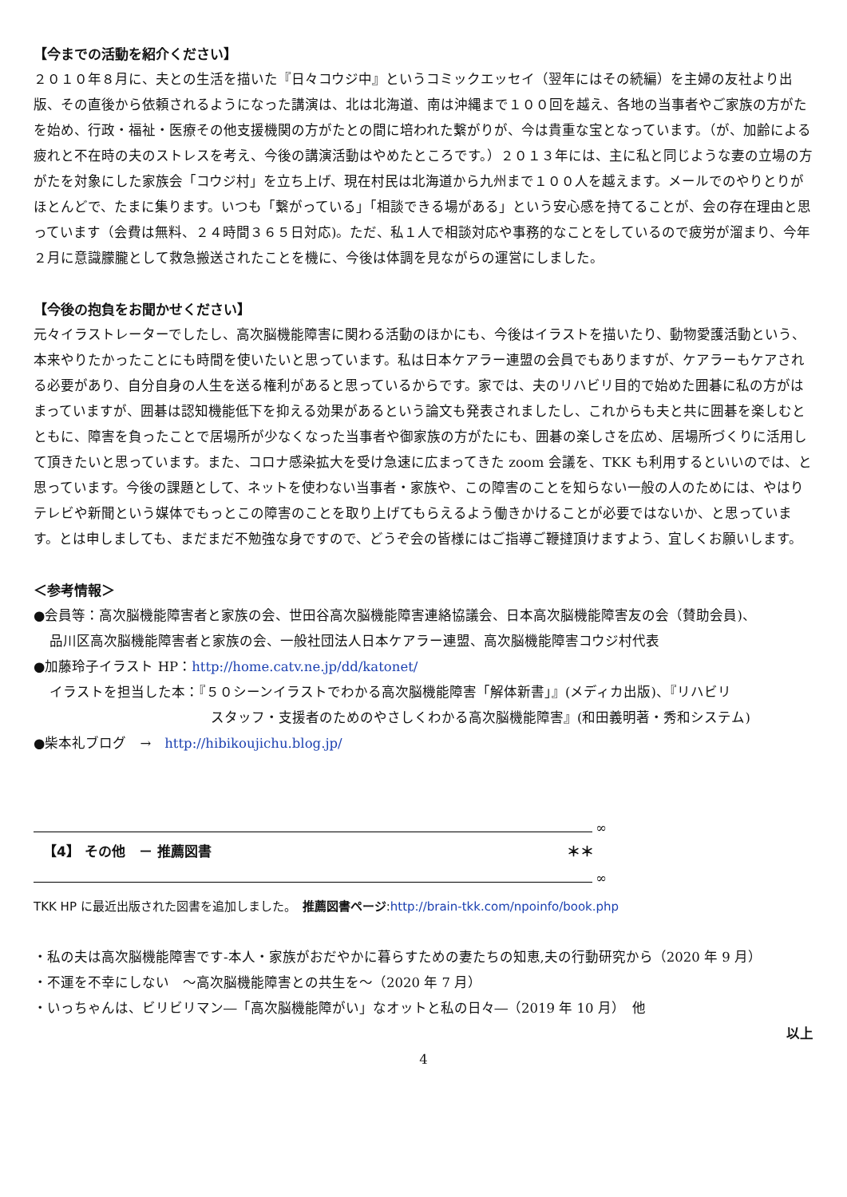【今までの活動を紹介ください】
２０１０年８月に、夫との生活を描いた『日々コウジ中』というコミックエッセイ（翌年にはその続編）を主婦の友社より出版、その直後から依頼されるようになった講演は、北は北海道、南は沖縄まで１００回を越え、各地の当事者やご家族の方がたを始め、行政・福祉・医療その他支援機関の方がたとの間に培われた繋がりが、今は貴重な宝となっています。（が、加齢による疲れと不在時の夫のストレスを考え、今後の講演活動はやめたところです。）２０１３年には、主に私と同じような妻の立場の方がたを対象にした家族会「コウジ村」を立ち上げ、現在村民は北海道から九州まで１００人を越えます。メールでのやりとりがほとんどで、たまに集ります。いつも「繋がっている」「相談できる場がある」という安心感を持てることが、会の存在理由と思っています（会費は無料、２４時間３６５日対応)。ただ、私１人で相談対応や事務的なことをしているので疲労が溜まり、今年２月に意識朦朧として救急搬送されたことを機に、今後は体調を見ながらの運営にしました。
【今後の抱負をお聞かせください】
元々イラストレーターでしたし、高次脳機能障害に関わる活動のほかにも、今後はイラストを描いたり、動物愛護活動という、本来やりたかったことにも時間を使いたいと思っています。私は日本ケアラー連盟の会員でもありますが、ケアラーもケアされる必要があり、自分自身の人生を送る権利があると思っているからです。家では、夫のリハビリ目的で始めた囲碁に私の方がはまっていますが、囲碁は認知機能低下を抑える効果があるという論文も発表されましたし、これからも夫と共に囲碁を楽しむとともに、障害を負ったことで居場所が少なくなった当事者や御家族の方がたにも、囲碁の楽しさを広め、居場所づくりに活用して頂きたいと思っています。また、コロナ感染拡大を受け急速に広まってきた zoom 会議を、TKK も利用するといいのでは、と思っています。今後の課題として、ネットを使わない当事者・家族や、この障害のことを知らない一般の人のためには、やはりテレビや新聞という媒体でもっとこの障害のことを取り上げてもらえるよう働きかけることが必要ではないか、と思っています。とは申しましても、まだまだ不勉強な身ですので、どうぞ会の皆様にはご指導ご鞭撻頂けますよう、宜しくお願いします。
＜参考情報＞
●会員等：高次脳機能障害者と家族の会、世田谷高次脳機能障害連絡協議会、日本高次脳機能障害友の会（賛助会員)、
品川区高次脳機能障害者と家族の会、一般社団法人日本ケアラー連盟、高次脳機能障害コウジ村代表
●加藤玲子イラスト HP：http://home.catv.ne.jp/dd/katonet/
イラストを担当した本：『５０シーンイラストでわかる高次脳機能障害「解体新書」』(メディカ出版)、『リハビリ
スタッフ・支援者のためのやさしくわかる高次脳機能障害』(和田義明著・秀和システム)
●柴本礼ブログ　→　http://hibikoujichu.blog.jp/
∞
【4】 その他　－ 推薦図書 ＊＊
∞
TKK HP に最近出版された図書を追加しました。　推薦図書ページ:http://brain-tkk.com/npoinfo/book.php
・私の夫は高次脳機能障害です-本人・家族がおだやかに暮らすための妻たちの知恵,夫の行動研究から（2020 年 9 月）
・不運を不幸にしない　～高次脳機能障害との共生を～（2020 年 7 月）
・いっちゃんは、ビリビリマン―「高次脳機能障がい」なオットと私の日々―（2019 年 10 月）　他
以上
4